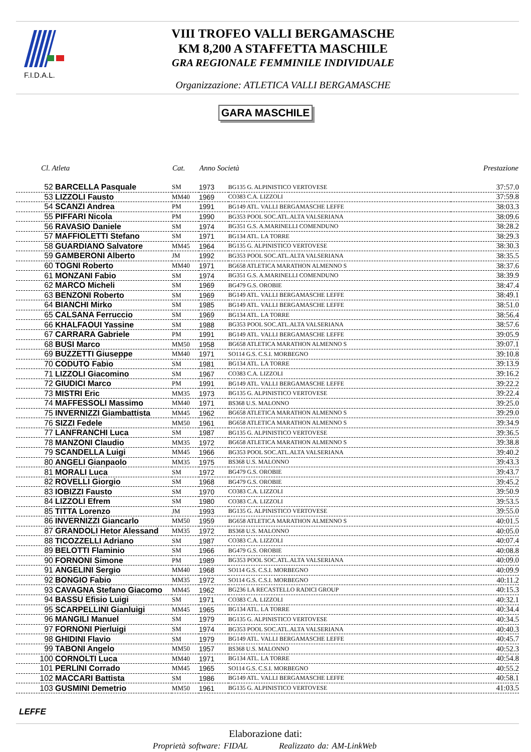F.I.D.A.L.
VIII TROFEO VALLI BERGAMASCHE
KM 8,200 A STAFFETTA MASCHILE
GRA REGIONALE FEMMINILE INDIVIDUALE
Organizzazione: ATLETICA VALLI BERGAMASCHE
GARA MASCHILE
| Cl. Atleta | Cat. | Anno Società | | Prestazione |
| --- | --- | --- | --- | --- |
| 52 BARCELLA Pasquale | SM | 1973 | BG135 G. ALPINISTICO VERTOVESE | 37:57.0 |
| 53 LIZZOLI Fausto | MM40 | 1969 | CO383 C.A. LIZZOLI | 37:59.8 |
| 54 SCANZI Andrea | PM | 1991 | BG149 ATL. VALLI BERGAMASCHE LEFFE | 38:03.3 |
| 55 PIFFARI Nicola | PM | 1990 | BG353 POOL SOC.ATL.ALTA VALSERIANA | 38:09.6 |
| 56 RAVASIO Daniele | SM | 1974 | BG351 G.S. A.MARINELLI COMENDUNO | 38:28.2 |
| 57 MAFFIOLETTI Stefano | SM | 1971 | BG134 ATL. LA TORRE | 38:29.3 |
| 58 GUARDIANO Salvatore | MM45 | 1964 | BG135 G. ALPINISTICO VERTOVESE | 38:30.3 |
| 59 GAMBERONI Alberto | JM | 1992 | BG353 POOL SOC.ATL.ALTA VALSERIANA | 38:35.5 |
| 60 TOGNI Roberto | MM40 | 1971 | BG658 ATLETICA MARATHON ALMENNO S | 38:37.6 |
| 61 MONZANI Fabio | SM | 1974 | BG351 G.S. A.MARINELLI COMENDUNO | 38:39.9 |
| 62 MARCO Micheli | SM | 1969 | BG479 G.S. OROBIE | 38:47.4 |
| 63 BENZONI Roberto | SM | 1969 | BG149 ATL. VALLI BERGAMASCHE LEFFE | 38:49.1 |
| 64 BIANCHI Mirko | SM | 1985 | BG149 ATL. VALLI BERGAMASCHE LEFFE | 38:51.0 |
| 65 CALSANA Ferruccio | SM | 1969 | BG134 ATL. LA TORRE | 38:56.4 |
| 66 KHALFAOUI Yassine | SM | 1988 | BG353 POOL SOC.ATL.ALTA VALSERIANA | 38:57.6 |
| 67 CARRARA Gabriele | PM | 1991 | BG149 ATL. VALLI BERGAMASCHE LEFFE | 39:05.9 |
| 68 BUSI Marco | MM50 | 1958 | BG658 ATLETICA MARATHON ALMENNO S | 39:07.1 |
| 69 BUZZETTI Giuseppe | MM40 | 1971 | SO114 G.S. C.S.I. MORBEGNO | 39:10.8 |
| 70 CODUTO Fabio | SM | 1981 | BG134 ATL. LA TORRE | 39:13.9 |
| 71 LIZZOLI Giacomino | SM | 1967 | CO383 C.A. LIZZOLI | 39:16.2 |
| 72 GIUDICI Marco | PM | 1991 | BG149 ATL. VALLI BERGAMASCHE LEFFE | 39:22.2 |
| 73 MISTRI Eric | MM35 | 1973 | BG135 G. ALPINISTICO VERTOVESE | 39:22.4 |
| 74 MAFFESSOLI Massimo | MM40 | 1971 | BS368 U.S. MALONNO | 39:25.0 |
| 75 INVERNIZZI Giambattista | MM45 | 1962 | BG658 ATLETICA MARATHON ALMENNO S | 39:29.0 |
| 76 SIZZI Fedele | MM50 | 1961 | BG658 ATLETICA MARATHON ALMENNO S | 39:34.9 |
| 77 LANFRANCHI Luca | SM | 1987 | BG135 G. ALPINISTICO VERTOVESE | 39:36.5 |
| 78 MANZONI Claudio | MM35 | 1972 | BG658 ATLETICA MARATHON ALMENNO S | 39:38.8 |
| 79 SCANDELLA Luigi | MM45 | 1966 | BG353 POOL SOC.ATL.ALTA VALSERIANA | 39:40.2 |
| 80 ANGELI Gianpaolo | MM35 | 1975 | BS368 U.S. MALONNO | 39:43.3 |
| 81 MORALI Luca | SM | 1972 | BG479 G.S. OROBIE | 39:43.7 |
| 82 ROVELLI Giorgio | SM | 1968 | BG479 G.S. OROBIE | 39:45.2 |
| 83 IOBIZZI Fausto | SM | 1970 | CO383 C.A. LIZZOLI | 39:50.9 |
| 84 LIZZOLI Efrem | SM | 1980 | CO383 C.A. LIZZOLI | 39:53.5 |
| 85 TITTA Lorenzo | JM | 1993 | BG135 G. ALPINISTICO VERTOVESE | 39:55.0 |
| 86 INVERNIZZI Giancarlo | MM50 | 1959 | BG658 ATLETICA MARATHON ALMENNO S | 40:01.5 |
| 87 GRANDOLI Hetor Alessand | MM35 | 1972 | BS368 U.S. MALONNO | 40:05.0 |
| 88 TICOZZELLI Adriano | SM | 1987 | CO383 C.A. LIZZOLI | 40:07.4 |
| 89 BELOTTI Flaminio | SM | 1966 | BG479 G.S. OROBIE | 40:08.8 |
| 90 FORNONI Simone | PM | 1989 | BG353 POOL SOC.ATL.ALTA VALSERIANA | 40:09.0 |
| 91 ANGELINI Sergio | MM40 | 1968 | SO114 G.S. C.S.I. MORBEGNO | 40:09.9 |
| 92 BONGIO Fabio | MM35 | 1972 | SO114 G.S. C.S.I. MORBEGNO | 40:11.2 |
| 93 CAVAGNA Stefano Giacomo | MM45 | 1962 | BG236 LA RECASTELLO RADICI GROUP | 40:15.3 |
| 94 BASSU Efisio Luigi | SM | 1971 | CO383 C.A. LIZZOLI | 40:32.1 |
| 95 SCARPELLINI Gianluigi | MM45 | 1965 | BG134 ATL. LA TORRE | 40:34.4 |
| 96 MANGILI Manuel | SM | 1979 | BG135 G. ALPINISTICO VERTOVESE | 40:34.5 |
| 97 FORNONI Pierluigi | SM | 1974 | BG353 POOL SOC.ATL.ALTA VALSERIANA | 40:40.3 |
| 98 GHIDINI Flavio | SM | 1979 | BG149 ATL. VALLI BERGAMASCHE LEFFE | 40:45.7 |
| 99 TABONI Angelo | MM50 | 1957 | BS368 U.S. MALONNO | 40:52.3 |
| 100 CORNOLTI Luca | MM40 | 1971 | BG134 ATL. LA TORRE | 40:54.8 |
| 101 PERLINI Corrado | MM45 | 1965 | SO114 G.S. C.S.I. MORBEGNO | 40:55.2 |
| 102 MACCARI Battista | SM | 1986 | BG149 ATL. VALLI BERGAMASCHE LEFFE | 40:58.1 |
| 103 GUSMINI Demetrio | MM50 | 1961 | BG135 G. ALPINISTICO VERTOVESE | 41:03.5 |
LEFFE
Elaborazione dati:
Proprietà software: FIDAL Realizzato da: AM-LinkWeb